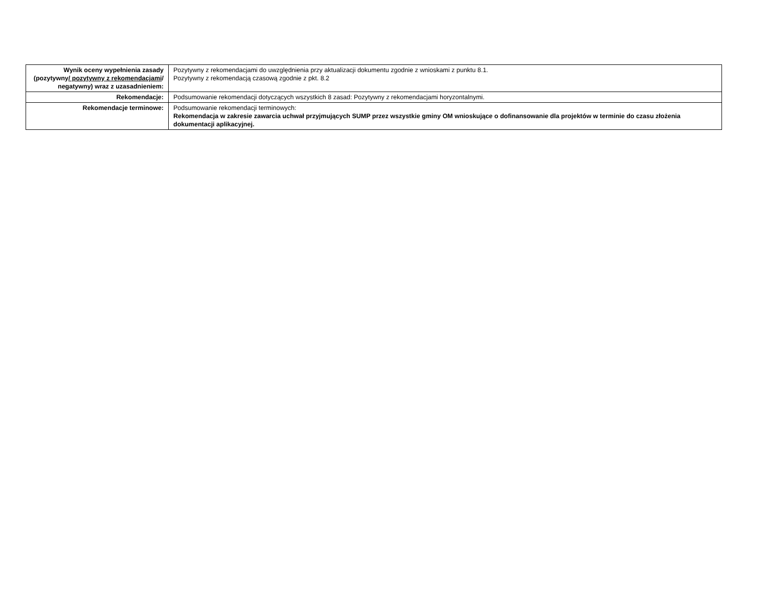| Wynik oceny wypełnienia zasady (pozytywny / pozytywny z rekomendacjami / negatywny) wraz z uzasadnieniem: | Pozytywny z rekomendacjami do uwzględnienia przy aktualizacji dokumentu zgodnie z wnioskami z punktu 8.1. Pozytywny z rekomendacją czasową zgodnie z pkt. 8.2 |
| Rekomendacje: | Podsumowanie rekomendacji dotyczących wszystkich 8 zasad: Pozytywny z rekomendacjami horyzontalnymi. |
| Rekomendacje terminowe: | Podsumowanie rekomendacji terminowych: Rekomendacja w zakresie zawarcia uchwał przyjmujących SUMP przez wszystkie gminy OM wnioskujące o dofinansowanie dla projektów w terminie do czasu złożenia dokumentacji aplikacyjnej. |